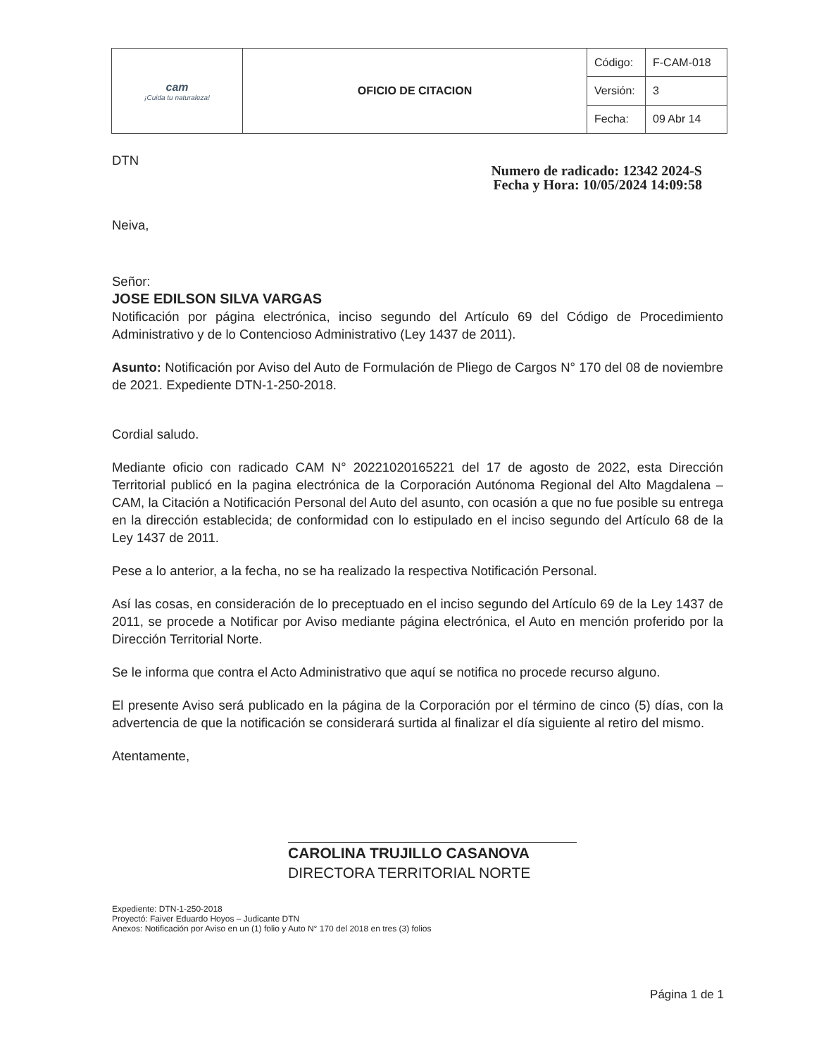| cam ¡Cuida tu naturaleza! | OFICIO DE CITACION | Código: | F-CAM-018 |
| | | Versión: | 3 |
| | | Fecha: | 09 Abr 14 |
DTN
Numero de radicado: 12342 2024-S
Fecha y Hora: 10/05/2024 14:09:58
Neiva,
Señor:
JOSE EDILSON SILVA VARGAS
Notificación por página electrónica, inciso segundo del Artículo 69 del Código de Procedimiento Administrativo y de lo Contencioso Administrativo (Ley 1437 de 2011).
Asunto: Notificación por Aviso del Auto de Formulación de Pliego de Cargos N° 170 del 08 de noviembre de 2021. Expediente DTN-1-250-2018.
Cordial saludo.
Mediante oficio con radicado CAM N° 20221020165221 del 17 de agosto de 2022, esta Dirección Territorial publicó en la pagina electrónica de la Corporación Autónoma Regional del Alto Magdalena – CAM, la Citación a Notificación Personal del Auto del asunto, con ocasión a que no fue posible su entrega en la dirección establecida; de conformidad con lo estipulado en el inciso segundo del Artículo 68 de la Ley 1437 de 2011.
Pese a lo anterior, a la fecha, no se ha realizado la respectiva Notificación Personal.
Así las cosas, en consideración de lo preceptuado en el inciso segundo del Artículo 69 de la Ley 1437 de 2011, se procede a Notificar por Aviso mediante página electrónica, el Auto en mención proferido por la Dirección Territorial Norte.
Se le informa que contra el Acto Administrativo que aquí se notifica no procede recurso alguno.
El presente Aviso será publicado en la página de la Corporación por el término de cinco (5) días, con la advertencia de que la notificación se considerará surtida al finalizar el día siguiente al retiro del mismo.
Atentamente,
CAROLINA TRUJILLO CASANOVA
DIRECTORA TERRITORIAL NORTE
Expediente: DTN-1-250-2018
Proyectó: Faiver Eduardo Hoyos – Judicante DTN
Anexos: Notificación por Aviso en un (1) folio y Auto N° 170 del 2018 en tres (3) folios
Página 1 de 1